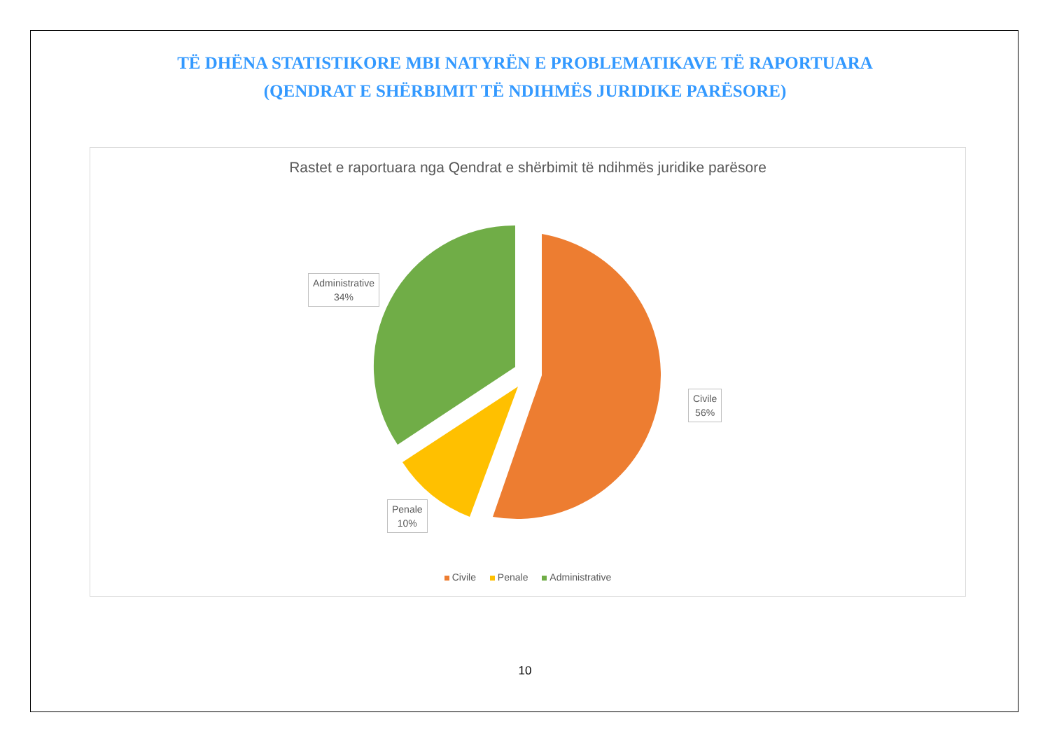TË DHËNA STATISTIKORE MBI NATYRËN E PROBLEMATIKAVE TË RAPORTUARA
(QENDRAT E SHËRBIMIT TË NDIHMËS JURIDIKE PARËSORE)
Rastet e raportuara nga Qendrat e shërbimit të ndihmës juridike parësore
Administrative
34%
Civile
56%
Penale
10%
Civile Penale Administrative
10